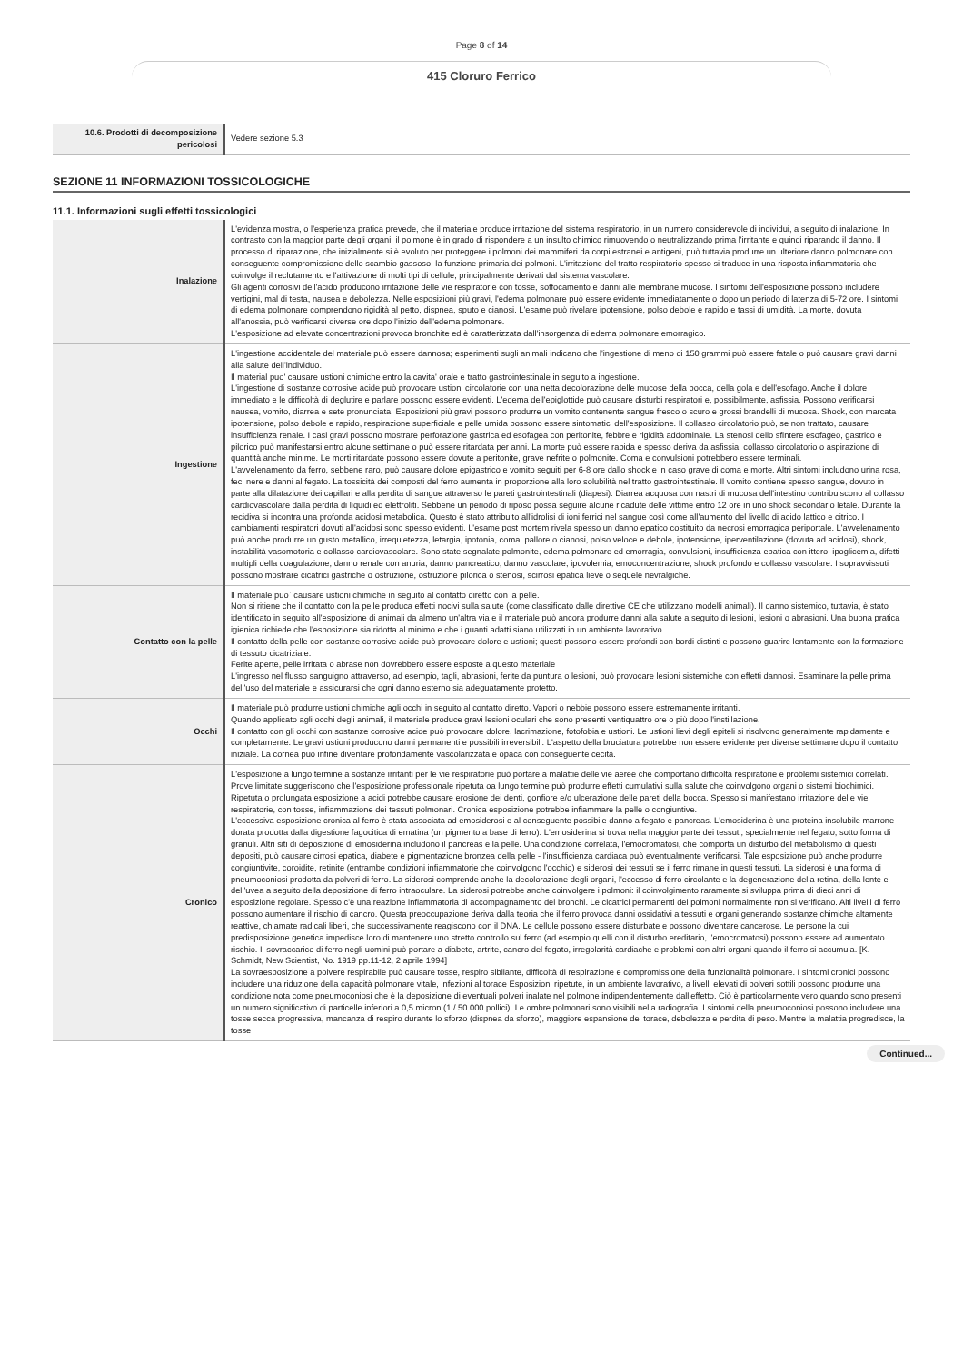Page 8 of 14
415 Cloruro Ferrico
| 10.6. Prodotti di decomposizione pericolosi | Vedere sezione 5.3 |
SEZIONE 11 INFORMAZIONI TOSSICOLOGICHE
11.1. Informazioni sugli effetti tossicologici
| Inalazione | L'evidenza mostra, o l'esperienza pratica prevede, che il materiale produce irritazione del sistema respiratorio, in un numero considerevole di individui, a seguito di inalazione. In contrasto con la maggior parte degli organi, il polmone è in grado di rispondere a un insulto chimico rimuovendo o neutralizzando prima l'irritante e quindi riparando il danno. Il processo di riparazione, che inizialmente si è evoluto per proteggere i polmoni dei mammiferi da corpi estranei e antigeni, può tuttavia produrre un ulteriore danno polmonare con conseguente compromissione dello scambio gassoso, la funzione primaria dei polmoni. L'irritazione del tratto respiratorio spesso si traduce in una risposta infiammatoria che coinvolge il reclutamento e l'attivazione di molti tipi di cellule, principalmente derivati dal sistema vascolare. Gli agenti corrosivi dell'acido producono irritazione delle vie respiratorie con tosse, soffocamento e danni alle membrane mucose. I sintomi dell'esposizione possono includere vertigini, mal di testa, nausea e debolezza. Nelle esposizioni più gravi, l'edema polmonare può essere evidente immediatamente o dopo un periodo di latenza di 5-72 ore. I sintomi di edema polmonare comprendono rigidità al petto, dispnea, sputo e cianosi. L'esame può rivelare ipotensione, polso debole e rapido e tassi di umidità. La morte, dovuta all'anossia, può verificarsi diverse ore dopo l'inizio dell'edema polmonare. L'esposizione ad elevate concentrazioni provoca bronchite ed è caratterizzata dall'insorgenza di edema polmonare emorragico. |
| Ingestione | L'ingestione accidentale del materiale può essere dannosa; esperimenti sugli animali indicano che l'ingestione di meno di 150 grammi può essere fatale o può causare gravi danni alla salute dell'individuo. Il material puo' causare ustioni chimiche entro la cavita' orale e tratto gastrointestinale in seguito a ingestione. L'ingestione di sostanze corrosive acide può provocare ustioni circolatorie con una netta decolorazione delle mucose della bocca, della gola e dell'esofago. Anche il dolore immediato e le difficoltà di deglutire e parlare possono essere evidenti. L'edema dell'epiglottide può causare disturbi respiratori e, possibilmente, asfissia. Possono verificarsi nausea, vomito, diarrea e sete pronunciata. Esposizioni più gravi possono produrre un vomito contenente sangue fresco o scuro e grossi brandelli di mucosa. Shock, con marcata ipotensione, polso debole e rapido, respirazione superficiale e pelle umida possono essere sintomatici dell'esposizione. Il collasso circolatorio può, se non trattato, causare insufficienza renale. I casi gravi possono mostrare perforazione gastrica ed esofagea con peritonite, febbre e rigidità addominale. La stenosi dello sfintere esofageo, gastrico e pilorico può manifestarsi entro alcune settimane o può essere ritardata per anni. La morte può essere rapida e spesso deriva da asfissia, collasso circolatorio o aspirazione di quantità anche minime. Le morti ritardate possono essere dovute a peritonite, grave nefrite o polmonite. Coma e convulsioni potrebbero essere terminali. L'avvelenamento da ferro, sebbene raro, può causare dolore epigastrico e vomito seguiti per 6-8 ore dallo shock e in caso grave di coma e morte. Altri sintomi includono urina rosa, feci nere e danni al fegato. La tossicità dei composti del ferro aumenta in proporzione alla loro solubilità nel tratto gastrointestinale. Il vomito contiene spesso sangue, dovuto in parte alla dilatazione dei capillari e alla perdita di sangue attraverso le pareti gastrointestinali (diapesi). Diarrea acquosa con nastri di mucosa dell'intestino contribuiscono al collasso cardiovascolare dalla perdita di liquidi ed elettroliti. Sebbene un periodo di riposo possa seguire alcune ricadute delle vittime entro 12 ore in uno shock secondario letale. Durante la recidiva si incontra una profonda acidosi metabolica. Questo è stato attribuito all'idrolisi di ioni ferrici nel sangue così come all'aumento del livello di acido lattico e citrico. I cambiamenti respiratori dovuti all'acidosi sono spesso evidenti. L'esame post mortem rivela spesso un danno epatico costituito da necrosi emorragica periportale. L'avvelenamento può anche produrre un gusto metallico, irrequietezza, letargia, ipotonia, coma, pallore o cianosi, polso veloce e debole, ipotensione, iperventilazione (dovuta ad acidosi), shock, instabilità vasomotoria e collasso cardiovascolare. Sono state segnalate polmonite, edema polmonare ed emorragia, convulsioni, insufficienza epatica con ittero, ipoglicemia, difetti multipli della coagulazione, danno renale con anuria, danno pancreatico, danno vascolare, ipovolemia, emoconcentrazione, shock profondo e collasso vascolare. I sopravvissuti possono mostrare cicatrici gastriche o ostruzione, ostruzione pilorica o stenosi, scirrosi epatica lieve o sequele nevralgiche. |
| Contatto con la pelle | Il materiale puo` causare ustioni chimiche in seguito al contatto diretto con la pelle. Non si ritiene che il contatto con la pelle produca effetti nocivi sulla salute (come classificato dalle direttive CE che utilizzano modelli animali). Il danno sistemico, tuttavia, è stato identificato in seguito all'esposizione di animali da almeno un'altra via e il materiale può ancora produrre danni alla salute a seguito di lesioni, lesioni o abrasioni. Una buona pratica igienica richiede che l'esposizione sia ridotta al minimo e che i guanti adatti siano utilizzati in un ambiente lavorativo. Il contatto della pelle con sostanze corrosive acide può provocare dolore e ustioni; questi possono essere profondi con bordi distinti e possono guarire lentamente con la formazione di tessuto cicatriziale. Ferite aperte, pelle irritata o abrase non dovrebbero essere esposte a questo materiale L'ingresso nel flusso sanguigno attraverso, ad esempio, tagli, abrasioni, ferite da puntura o lesioni, può provocare lesioni sistemiche con effetti dannosi. Esaminare la pelle prima dell'uso del materiale e assicurarsi che ogni danno esterno sia adeguatamente protetto. |
| Occhi | Il materiale può produrre ustioni chimiche agli occhi in seguito al contatto diretto. Vapori o nebbie possono essere estremamente irritanti. Quando applicato agli occhi degli animali, il materiale produce gravi lesioni oculari che sono presenti ventiquattro ore o più dopo l'instillazione. Il contatto con gli occhi con sostanze corrosive acide può provocare dolore, lacrimazione, fotofobia e ustioni. Le ustioni lievi degli epiteli si risolvono generalmente rapidamente e completamente. Le gravi ustioni producono danni permanenti e possibili irreversibili. L'aspetto della bruciatura potrebbe non essere evidente per diverse settimane dopo il contatto iniziale. La cornea può infine diventare profondamente vascolarizzata e opaca con conseguente cecità. |
| Cronico | L'esposizione a lungo termine a sostanze irritanti per le vie respiratorie può portare a malattie delle vie aeree che comportano difficoltà respiratorie e problemi sistemici correlati. Prove limitate suggeriscono che l'esposizione professionale ripetuta oa lungo termine può produrre effetti cumulativi sulla salute che coinvolgono organi o sistemi biochimici. Ripetuta o prolungata esposizione a acidi potrebbe causare erosione dei denti, gonfiore e/o ulcerazione delle pareti della bocca. Spesso si manifestano irritazione delle vie respiratorie, con tosse, infiammazione dei tessuti polmonari. Cronica esposizione potrebbe infiammare la pelle o congiuntive. L'eccessiva esposizione cronica al ferro è stata associata ad emosiderosi e al conseguente possibile danno a fegato e pancreas. L'emosiderina è una proteina insolubile marrone-dorata prodotta dalla digestione fagocitica di ematina (un pigmento a base di ferro). L'emosiderina si trova nella maggior parte dei tessuti, specialmente nel fegato, sotto forma di granuli. Altri siti di deposizione di emosiderina includono il pancreas e la pelle. Una condizione correlata, l'emocromatosi, che comporta un disturbo del metabolismo di questi depositi, può causare cirrosi epatica, diabete e pigmentazione bronzea della pelle - l'insufficienza cardiaca può eventualmente verificarsi. Tale esposizione può anche produrre congiuntivite, coroidite, retinite (entrambe condizioni infiammatorie che coinvolgono l'occhio) e siderosi dei tessuti se il ferro rimane in questi tessuti. La siderosi è una forma di pneumoconiosi prodotta da polveri di ferro. La siderosi comprende anche la decolorazione degli organi, l'eccesso di ferro circolante e la degenerazione della retina, della lente e dell'uvea a seguito della deposizione di ferro intraoculare. La siderosi potrebbe anche coinvolgere i polmoni: il coinvolgimento raramente si sviluppa prima di dieci anni di esposizione regolare. Spesso c'è una reazione infiammatoria di accompagnamento dei bronchi. Le cicatrici permanenti dei polmoni normalmente non si verificano. Alti livelli di ferro possono aumentare il rischio di cancro. Questa preoccupazione deriva dalla teoria che il ferro provoca danni ossidativi a tessuti e organi generando sostanze chimiche altamente reattive, chiamate radicali liberi, che successivamente reagiscono con il DNA. Le cellule possono essere disturbate e possono diventare cancerose. Le persone la cui predisposizione genetica impedisce loro di mantenere uno stretto controllo sul ferro (ad esempio quelli con il disturbo ereditario, l'emocromatosi) possono essere ad aumentato rischio. Il sovraccarico di ferro negli uomini può portare a diabete, artrite, cancro del fegato, irregolarità cardiache e problemi con altri organi quando il ferro si accumula. [K. Schmidt, New Scientist, No. 1919 pp.11-12, 2 aprile 1994] La sovraesposizione a polvere respirabile può causare tosse, respiro sibilante, difficoltà di respirazione e compromissione della funzionalità polmonare. I sintomi cronici possono includere una riduzione della capacità polmonare vitale, infezioni al torace Esposizioni ripetute, in un ambiente lavorativo, a livelli elevati di polveri sottili possono produrre una condizione nota come pneumoconiosi che è la deposizione di eventuali polveri inalate nel polmone indipendentemente dall'effetto. Ciò è particolarmente vero quando sono presenti un numero significativo di particelle inferiori a 0,5 micron (1 / 50.000 pollici). Le ombre polmonari sono visibili nella radiografia. I sintomi della pneumoconiosi possono includere una tosse secca progressiva, mancanza di respiro durante lo sforzo (dispnea da sforzo), maggiore espansione del torace, debolezza e perdita di peso. Mentre la malattia progredisce, la tosse |
Continued...